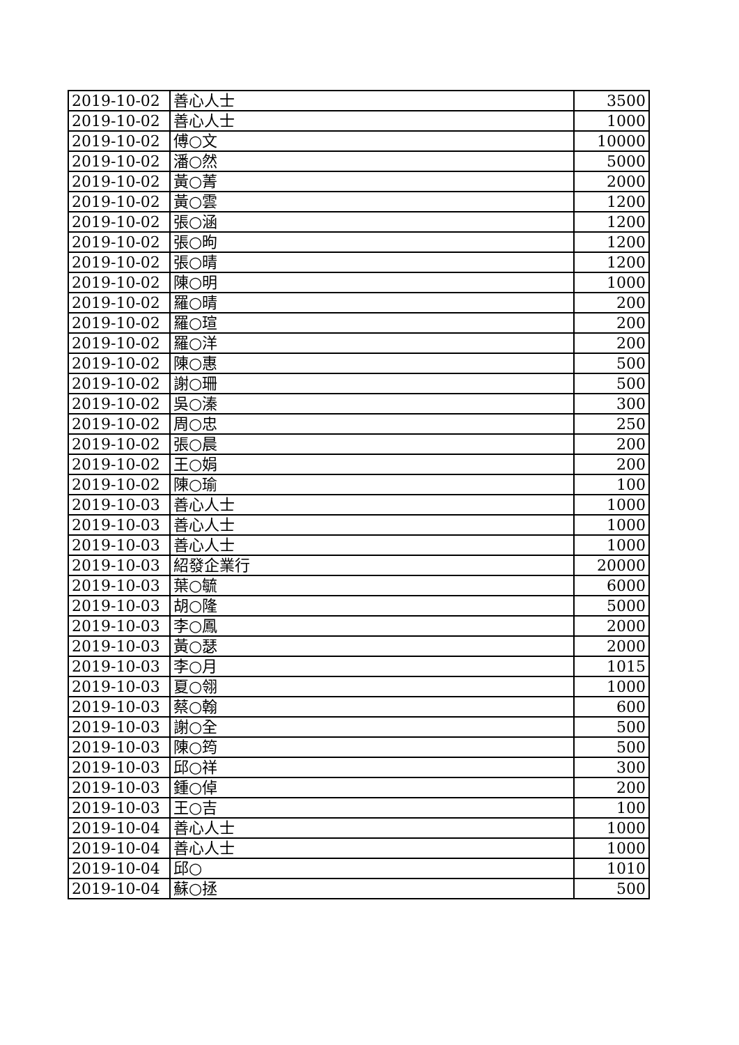| 2019-10-02 | 善心人士 | 3500 |
| 2019-10-02 | 善心人士 | 1000 |
| 2019-10-02 | 傅○文 | 10000 |
| 2019-10-02 | 潘○然 | 5000 |
| 2019-10-02 | 黃○菁 | 2000 |
| 2019-10-02 | 黃○雲 | 1200 |
| 2019-10-02 | 張○涵 | 1200 |
| 2019-10-02 | 張○昫 | 1200 |
| 2019-10-02 | 張○晴 | 1200 |
| 2019-10-02 | 陳○明 | 1000 |
| 2019-10-02 | 羅○晴 | 200 |
| 2019-10-02 | 羅○瑄 | 200 |
| 2019-10-02 | 羅○洋 | 200 |
| 2019-10-02 | 陳○惠 | 500 |
| 2019-10-02 | 謝○珊 | 500 |
| 2019-10-02 | 吳○溱 | 300 |
| 2019-10-02 | 周○忠 | 250 |
| 2019-10-02 | 張○晨 | 200 |
| 2019-10-02 | 王○娟 | 200 |
| 2019-10-02 | 陳○瑜 | 100 |
| 2019-10-03 | 善心人士 | 1000 |
| 2019-10-03 | 善心人士 | 1000 |
| 2019-10-03 | 善心人士 | 1000 |
| 2019-10-03 | 紹發企業行 | 20000 |
| 2019-10-03 | 葉○毓 | 6000 |
| 2019-10-03 | 胡○隆 | 5000 |
| 2019-10-03 | 李○鳳 | 2000 |
| 2019-10-03 | 黃○瑟 | 2000 |
| 2019-10-03 | 李○月 | 1015 |
| 2019-10-03 | 夏○翎 | 1000 |
| 2019-10-03 | 蔡○翰 | 600 |
| 2019-10-03 | 謝○全 | 500 |
| 2019-10-03 | 陳○筠 | 500 |
| 2019-10-03 | 邱○祥 | 300 |
| 2019-10-03 | 鍾○倬 | 200 |
| 2019-10-03 | 王○吉 | 100 |
| 2019-10-04 | 善心人士 | 1000 |
| 2019-10-04 | 善心人士 | 1000 |
| 2019-10-04 | 邱○ | 1010 |
| 2019-10-04 | 蘇○拯 | 500 |